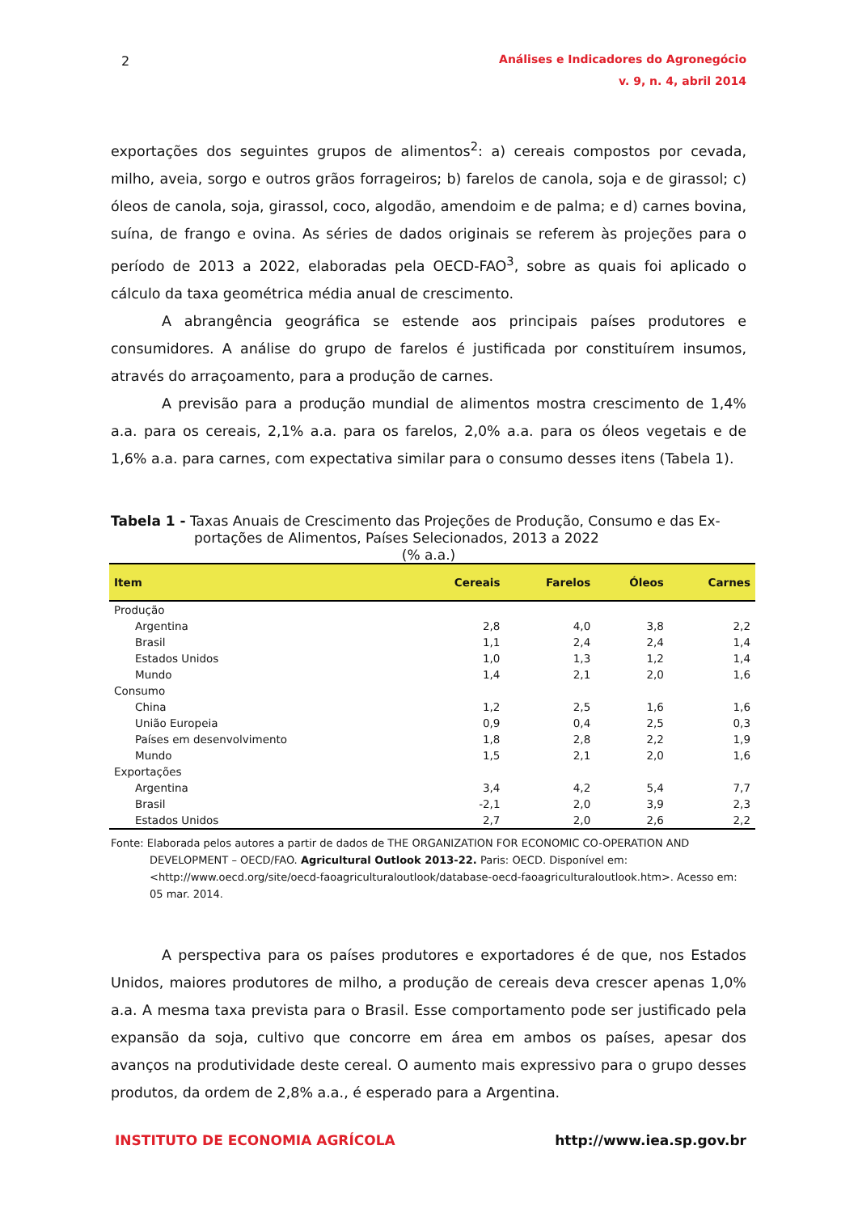2
Análises e Indicadores do Agronegócio
v. 9, n. 4, abril 2014
exportações dos seguintes grupos de alimentos<sup>2</sup>: a) cereais compostos por cevada, milho, aveia, sorgo e outros grãos forrageiros; b) farelos de canola, soja e de girassol; c) óleos de canola, soja, girassol, coco, algodão, amendoim e de palma; e d) carnes bovina, suína, de frango e ovina. As séries de dados originais se referem às projeções para o período de 2013 a 2022, elaboradas pela OECD-FAO<sup>3</sup>, sobre as quais foi aplicado o cálculo da taxa geométrica média anual de crescimento.
A abrangência geográfica se estende aos principais países produtores e consumidores. A análise do grupo de farelos é justificada por constituírem insumos, através do arraçoamento, para a produção de carnes.
A previsão para a produção mundial de alimentos mostra crescimento de 1,4% a.a. para os cereais, 2,1% a.a. para os farelos, 2,0% a.a. para os óleos vegetais e de 1,6% a.a. para carnes, com expectativa similar para o consumo desses itens (Tabela 1).
Tabela 1 - Taxas Anuais de Crescimento das Projeções de Produção, Consumo e das Ex-
portações de Alimentos, Países Selecionados, 2013 a 2022
(% a.a.)
| Item | Cereais | Farelos | Óleos | Carnes |
| --- | --- | --- | --- | --- |
| Produção | | | | |
| Argentina | 2,8 | 4,0 | 3,8 | 2,2 |
| Brasil | 1,1 | 2,4 | 2,4 | 1,4 |
| Estados Unidos | 1,0 | 1,3 | 1,2 | 1,4 |
| Mundo | 1,4 | 2,1 | 2,0 | 1,6 |
| Consumo | | | | |
| China | 1,2 | 2,5 | 1,6 | 1,6 |
| União Europeia | 0,9 | 0,4 | 2,5 | 0,3 |
| Países em desenvolvimento | 1,8 | 2,8 | 2,2 | 1,9 |
| Mundo | 1,5 | 2,1 | 2,0 | 1,6 |
| Exportações | | | | |
| Argentina | 3,4 | 4,2 | 5,4 | 7,7 |
| Brasil | -2,1 | 2,0 | 3,9 | 2,3 |
| Estados Unidos | 2,7 | 2,0 | 2,6 | 2,2 |
Fonte: Elaborada pelos autores a partir de dados de THE ORGANIZATION FOR ECONOMIC CO-OPERATION AND DEVELOPMENT – OECD/FAO. Agricultural Outlook 2013-22. Paris: OECD. Disponível em: <http://www.oecd.org/site/oecd-faoagriculturaloutlook/database-oecd-faoagriculturaloutlook.htm>. Acesso em: 05 mar. 2014.
A perspectiva para os países produtores e exportadores é de que, nos Estados Unidos, maiores produtores de milho, a produção de cereais deva crescer apenas 1,0% a.a. A mesma taxa prevista para o Brasil. Esse comportamento pode ser justificado pela expansão da soja, cultivo que concorre em área em ambos os países, apesar dos avanços na produtividade deste cereal. O aumento mais expressivo para o grupo desses produtos, da ordem de 2,8% a.a., é esperado para a Argentina.
INSTITUTO DE ECONOMIA AGRÍCOLA http://www.iea.sp.gov.br